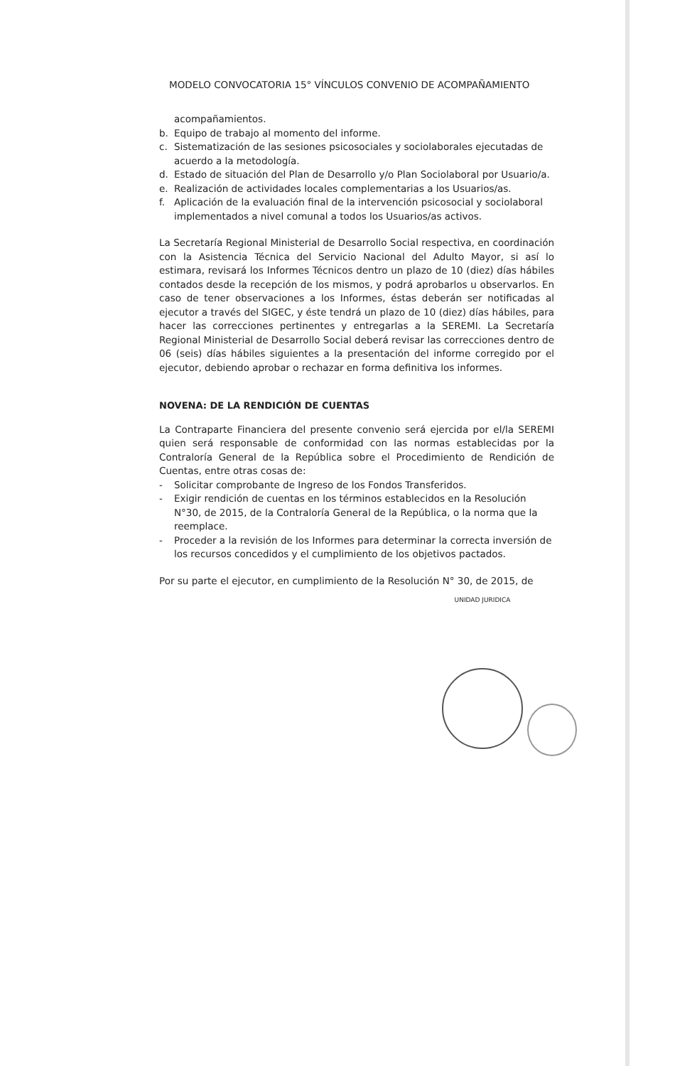MODELO CONVOCATORIA 15° VÍNCULOS CONVENIO DE ACOMPAÑAMIENTO
acompañamientos.
b. Equipo de trabajo al momento del informe.
c. Sistematización de las sesiones psicosociales y sociolaborales ejecutadas de acuerdo a la metodología.
d. Estado de situación del Plan de Desarrollo y/o Plan Sociolaboral por Usuario/a.
e. Realización de actividades locales complementarias a los Usuarios/as.
f. Aplicación de la evaluación final de la intervención psicosocial y sociolaboral implementados a nivel comunal a todos los Usuarios/as activos.
La Secretaría Regional Ministerial de Desarrollo Social respectiva, en coordinación con la Asistencia Técnica del Servicio Nacional del Adulto Mayor, si así lo estimara, revisará los Informes Técnicos dentro un plazo de 10 (diez) días hábiles contados desde la recepción de los mismos, y podrá aprobarlos u observarlos. En caso de tener observaciones a los Informes, éstas deberán ser notificadas al ejecutor a través del SIGEC, y éste tendrá un plazo de 10 (diez) días hábiles, para hacer las correcciones pertinentes y entregarlas a la SEREMI. La Secretaría Regional Ministerial de Desarrollo Social deberá revisar las correcciones dentro de 06 (seis) días hábiles siguientes a la presentación del informe corregido por el ejecutor, debiendo aprobar o rechazar en forma definitiva los informes.
NOVENA: DE LA RENDICIÓN DE CUENTAS
La Contraparte Financiera del presente convenio será ejercida por el/la SEREMI quien será responsable de conformidad con las normas establecidas por la Contraloría General de la República sobre el Procedimiento de Rendición de Cuentas, entre otras cosas de:
- Solicitar comprobante de Ingreso de los Fondos Transferidos.
- Exigir rendición de cuentas en los términos establecidos en la Resolución N°30, de 2015, de la Contraloría General de la República, o la norma que la reemplace.
- Proceder a la revisión de los Informes para determinar la correcta inversión de los recursos concedidos y el cumplimiento de los objetivos pactados.
Por su parte el ejecutor, en cumplimiento de la Resolución N° 30, de 2015, de
UNIDAD JURIDICA